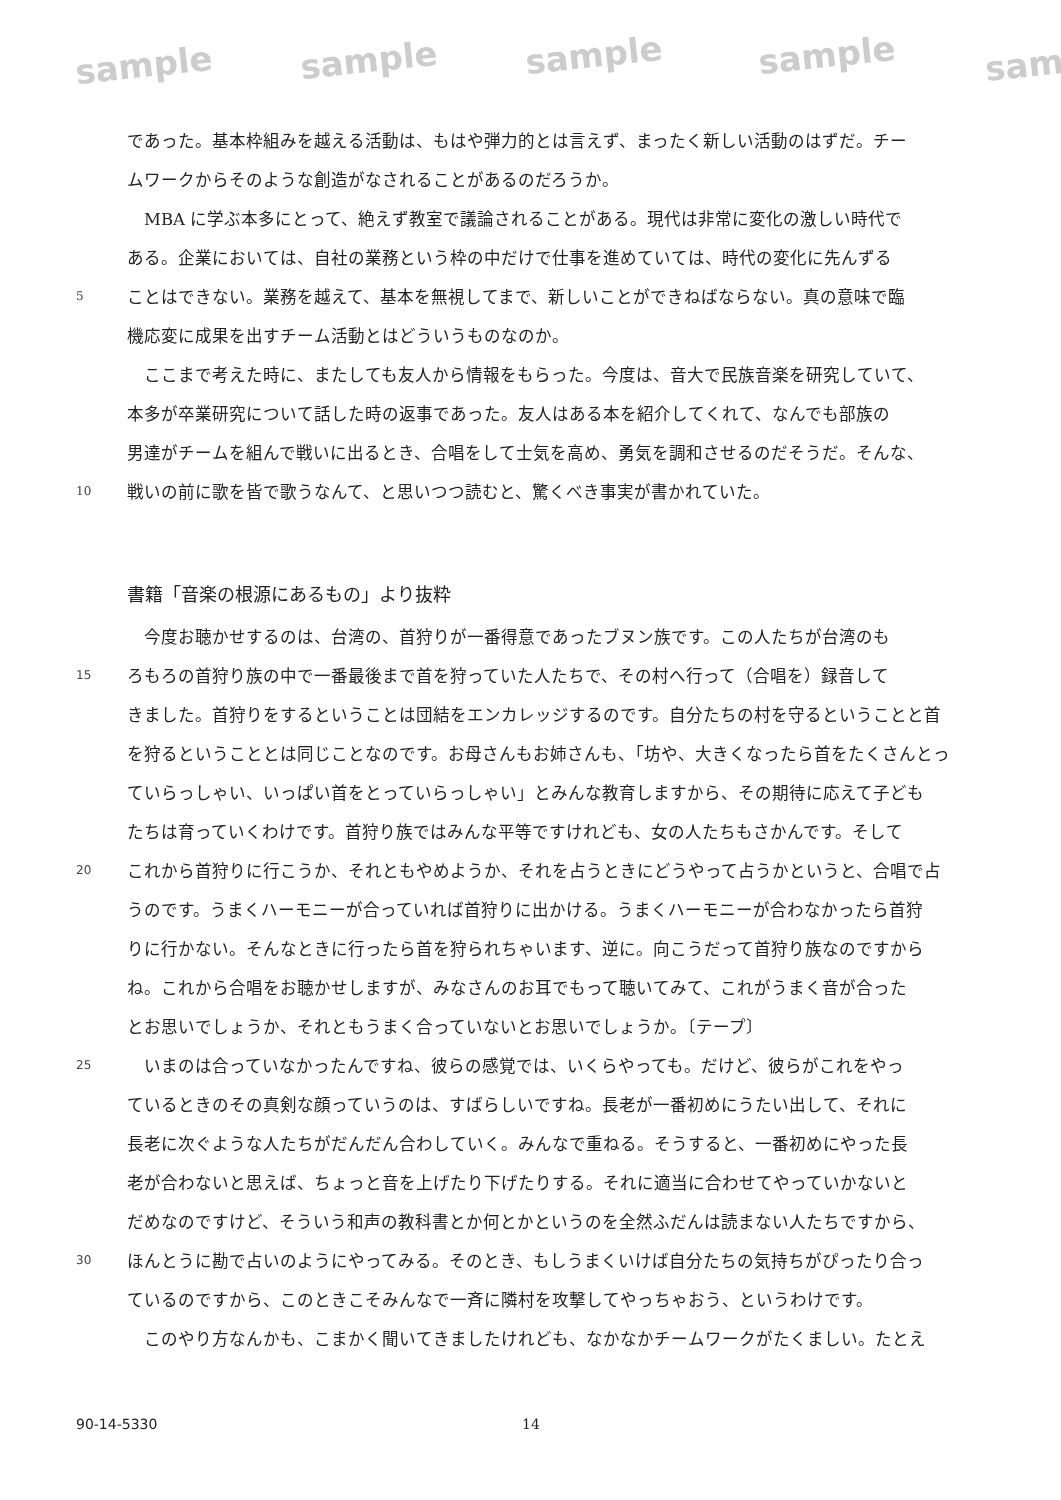sample sample sample sample sam
であった。基本枠組みを越える活動は、もはや弾力的とは言えず、まったく新しい活動のはずだ。チー
ムワークからそのような創造がなされることがあるのだろうか。
　MBA に学ぶ本多にとって、絶えず教室で議論されることがある。現代は非常に変化の激しい時代で
ある。企業においては、自社の業務という枠の中だけで仕事を進めていては、時代の変化に先んずる
5 ことはできない。業務を越えて、基本を無視してまで、新しいことができねばならない。真の意味で臨
機応変に成果を出すチーム活動とはどういうものなのか。
　ここまで考えた時に、またしても友人から情報をもらった。今度は、音大で民族音楽を研究していて、
本多が卒業研究について話した時の返事であった。友人はある本を紹介してくれて、なんでも部族の
男達がチームを組んで戦いに出るとき、合唱をして士気を高め、勇気を調和させるのだそうだ。そんな、
10 戦いの前に歌を皆で歌うなんて、と思いつつ読むと、驚くべき事実が書かれていた。
書籍「音楽の根源にあるもの」より抜粋
　今度お聴かせするのは、台湾の、首狩りが一番得意であったブヌン族です。この人たちが台湾のも
15 ろもろの首狩り族の中で一番最後まで首を狩っていた人たちで、その村へ行って（合唱を）録音して
きました。首狩りをするということは団結をエンカレッジするのです。自分たちの村を守るということと首
を狩るということとは同じことなのです。お母さんもお姉さんも、「坊や、大きくなったら首をたくさんとっ
ていらっしゃい、いっぱい首をとっていらっしゃい」とみんな教育しますから、その期待に応えて子ども
たちは育っていくわけです。首狩り族ではみんな平等ですけれども、女の人たちもさかんです。そして
20 これから首狩りに行こうか、それともやめようか、それを占うときにどうやって占うかというと、合唱で占
うのです。うまくハーモニーが合っていれば首狩りに出かける。うまくハーモニーが合わなかったら首狩
りに行かない。そんなときに行ったら首を狩られちゃいます、逆に。向こうだって首狩り族なのですから
ね。これから合唱をお聴かせしますが、みなさんのお耳でもって聴いてみて、これがうまく音が合った
とお思いでしょうか、それともうまく合っていないとお思いでしょうか。〔テープ〕
25　いまのは合っていなかったんですね、彼らの感覚では、いくらやっても。だけど、彼らがこれをやっ
ているときのその真剣な顔っていうのは、すばらしいですね。長老が一番初めにうたい出して、それに
長老に次ぐような人たちがだんだん合わしていく。みんなで重ねる。そうすると、一番初めにやった長
老が合わないと思えば、ちょっと音を上げたり下げたりする。それに適当に合わせてやっていかないと
だめなのですけど、そういう和声の教科書とか何とかというのを全然ふだんは読まない人たちですから、
30 ほんとうに勘で占いのようにやってみる。そのとき、もしうまくいけば自分たちの気持ちがぴったり合っ
ているのですから、このときこそみんなで一斉に隣村を攻撃してやっちゃおう、というわけです。
　このやり方なんかも、こまかく聞いてきましたけれども、なかなかチームワークがたくましい。たとえ
90-14-5330 14